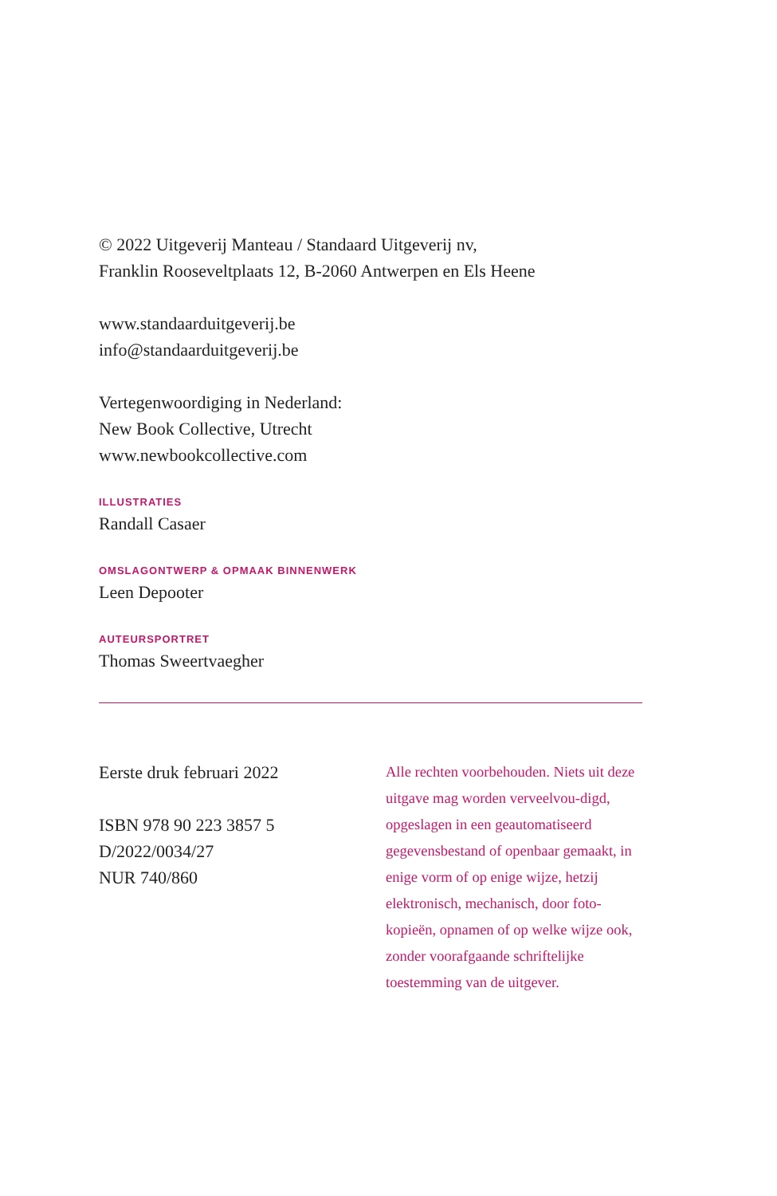© 2022 Uitgeverij Manteau / Standaard Uitgeverij nv,
Franklin Rooseveltplaats 12, B-2060 Antwerpen en Els Heene
www.standaarduitgeverij.be
info@standaarduitgeverij.be
Vertegenwoordiging in Nederland:
New Book Collective, Utrecht
www.newbookcollective.com
ILLUSTRATIES
Randall Casaer
OMSLAGONTWERP & OPMAAK BINNENWERK
Leen Depooter
AUTEURSPORTRET
Thomas Sweertvaegher
Eerste druk februari 2022
ISBN 978 90 223 3857 5
D/2022/0034/27
NUR 740/860
Alle rechten voorbehouden. Niets uit deze uitgave mag worden verveelvou-digd, opgeslagen in een geautomatiseerd gegevensbestand of openbaar gemaakt, in enige vorm of op enige wijze, hetzij elektronisch, mechanisch, door foto-kopieën, opnamen of op welke wijze ook, zonder voorafgaande schriftelijke toestemming van de uitgever.